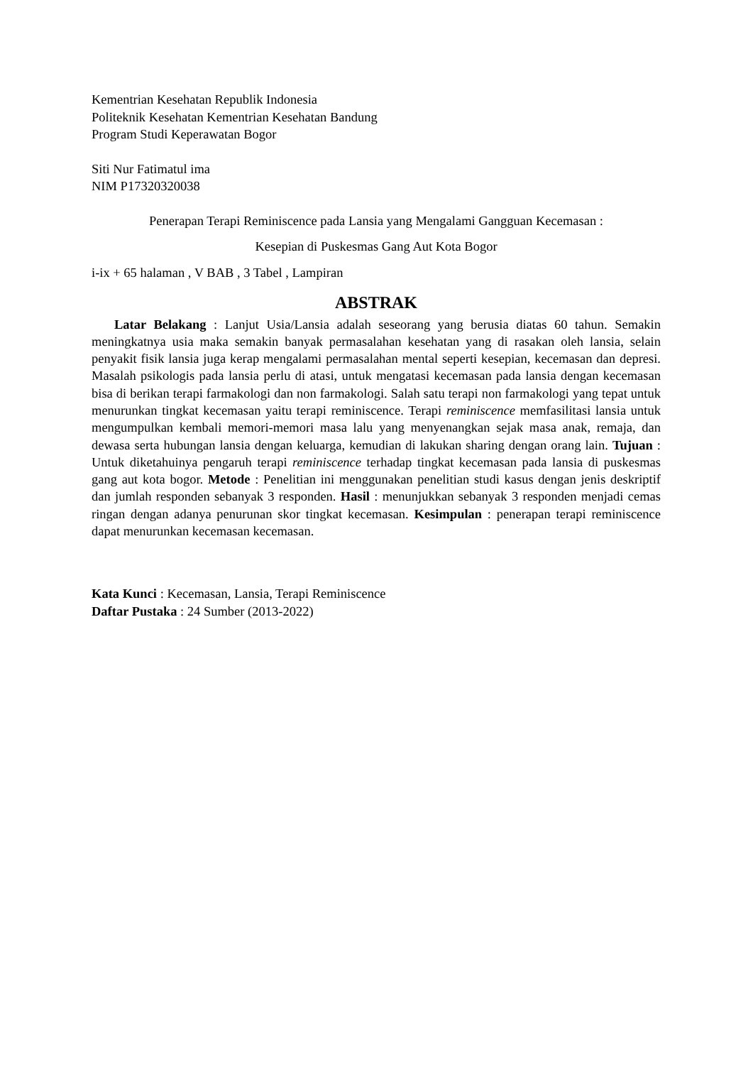Kementrian Kesehatan Republik Indonesia
Politeknik Kesehatan Kementrian Kesehatan Bandung
Program Studi Keperawatan Bogor
Siti Nur Fatimatul ima
NIM P17320320038
Penerapan Terapi Reminiscence pada Lansia yang Mengalami Gangguan Kecemasan :
Kesepian di Puskesmas Gang Aut Kota Bogor
i-ix + 65 halaman , V BAB , 3 Tabel , Lampiran
ABSTRAK
Latar Belakang : Lanjut Usia/Lansia adalah seseorang yang berusia diatas 60 tahun. Semakin meningkatnya usia maka semakin banyak permasalahan kesehatan yang di rasakan oleh lansia, selain penyakit fisik lansia juga kerap mengalami permasalahan mental seperti kesepian, kecemasan dan depresi. Masalah psikologis pada lansia perlu di atasi, untuk mengatasi kecemasan pada lansia dengan kecemasan bisa di berikan terapi farmakologi dan non farmakologi. Salah satu terapi non farmakologi yang tepat untuk menurunkan tingkat kecemasan yaitu terapi reminiscence. Terapi reminiscence memfasilitasi lansia untuk mengumpulkan kembali memori-memori masa lalu yang menyenangkan sejak masa anak, remaja, dan dewasa serta hubungan lansia dengan keluarga, kemudian di lakukan sharing dengan orang lain. Tujuan : Untuk diketahuinya pengaruh terapi reminiscence terhadap tingkat kecemasan pada lansia di puskesmas gang aut kota bogor. Metode : Penelitian ini menggunakan penelitian studi kasus dengan jenis deskriptif dan jumlah responden sebanyak 3 responden. Hasil : menunjukkan sebanyak 3 responden menjadi cemas ringan dengan adanya penurunan skor tingkat kecemasan. Kesimpulan : penerapan terapi reminiscence dapat menurunkan kecemasan kecemasan.
Kata Kunci : Kecemasan, Lansia, Terapi Reminiscence
Daftar Pustaka : 24 Sumber (2013-2022)